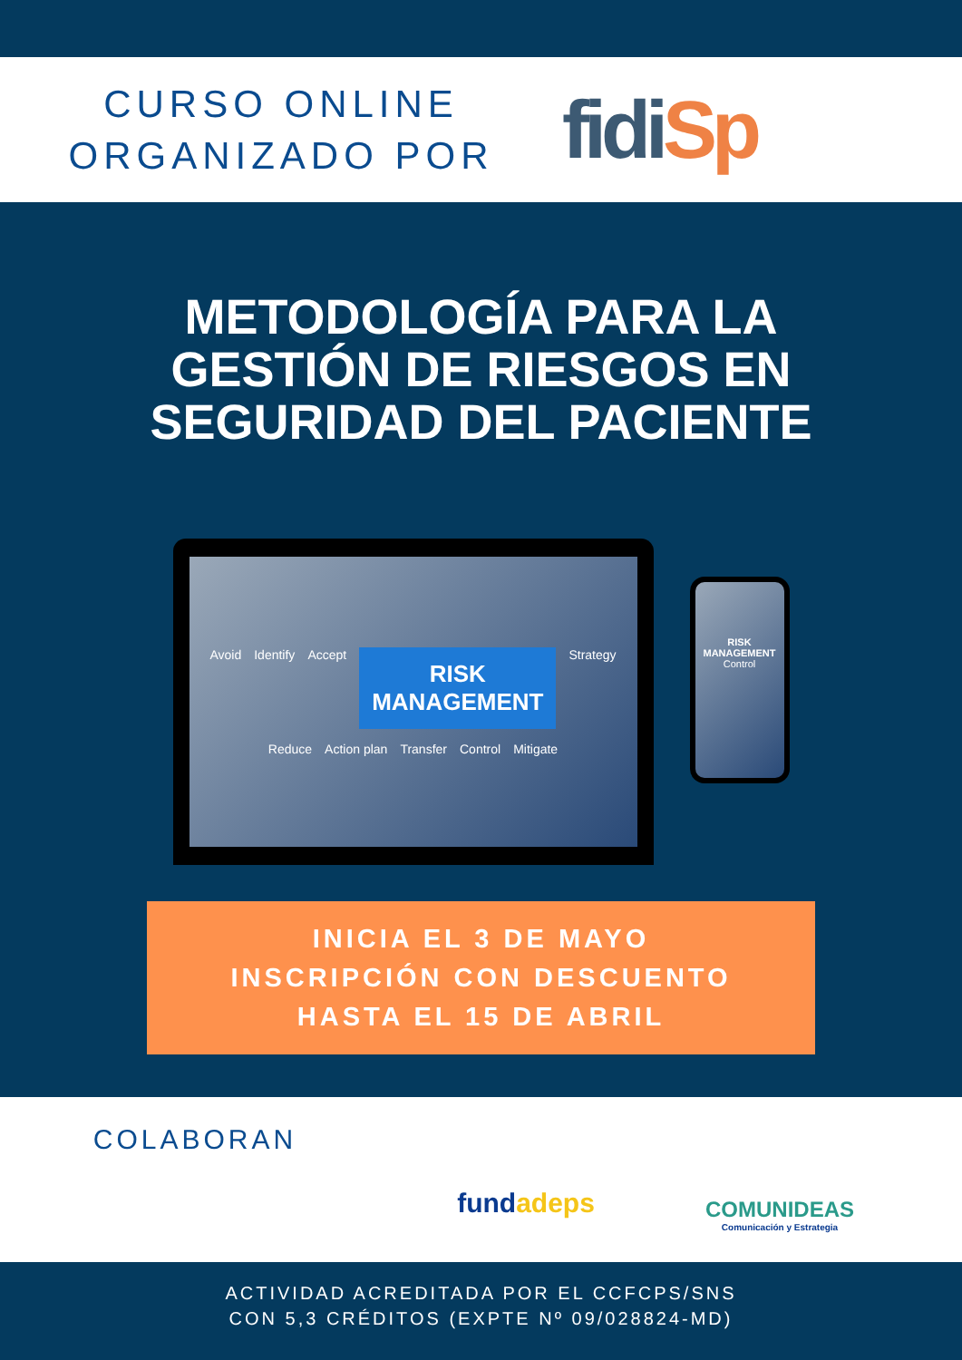CURSO ONLINE
ORGANIZADO POR
fidiSp
METODOLOGÍA PARA LA
GESTIÓN DE RIESGOS EN
SEGURIDAD DEL PACIENTE
Avoid Identify Accept RISK
MANAGEMENT Strategy Reduce Action plan Transfer Control Mitigate
RISK
MANAGEMENT
Control
INICIA EL 3 DE MAYO
INSCRIPCIÓN CON DESCUENTO
HASTA EL 15 DE ABRIL
COLABORAN
fundadeps
COMUNIDEAS
Comunicación y Estrategia
ACTIVIDAD ACREDITADA POR EL CCFCPS/SNS
CON 5,3 CRÉDITOS (EXPTE Nº 09/028824-MD)